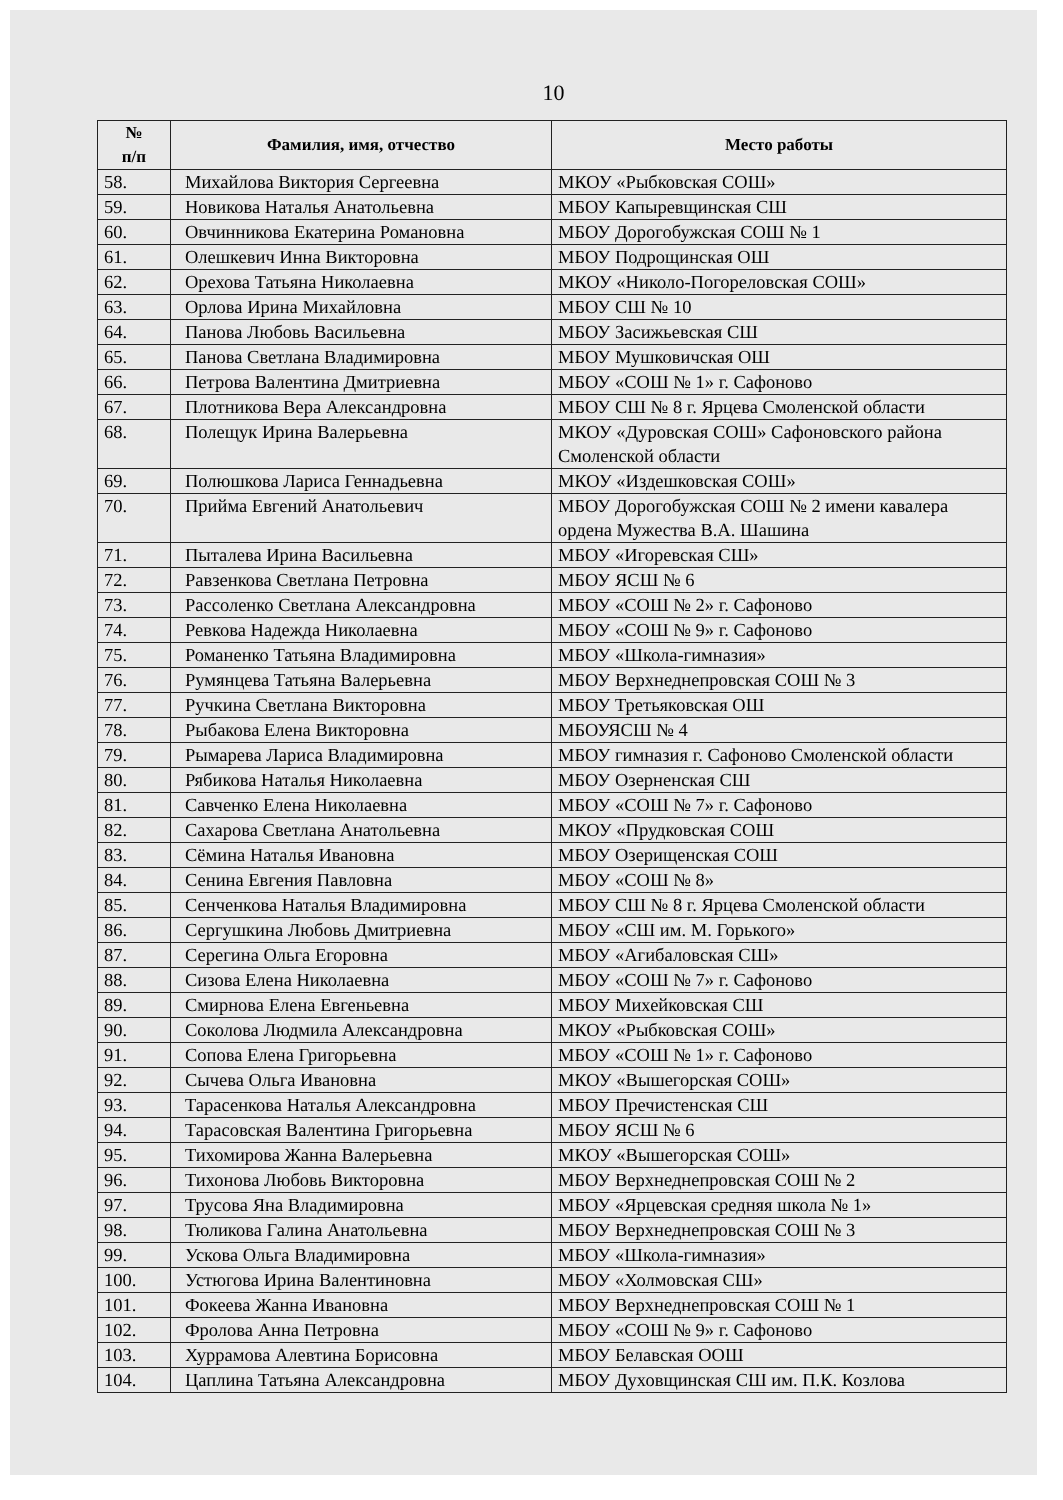10
| № п/п | Фамилия, имя, отчество | Место работы |
| --- | --- | --- |
| 58. | Михайлова Виктория Сергеевна | МКОУ «Рыбковская СОШ» |
| 59. | Новикова Наталья Анатольевна | МБОУ Капыревщинская СШ |
| 60. | Овчинникова Екатерина Романовна | МБОУ Дорогобужская СОШ № 1 |
| 61. | Олешкевич Инна Викторовна | МБОУ Подрощинская ОШ |
| 62. | Орехова Татьяна Николаевна | МКОУ «Николо-Погореловская СОШ» |
| 63. | Орлова Ирина Михайловна | МБОУ СШ № 10 |
| 64. | Панова Любовь Васильевна | МБОУ Засижьевская СШ |
| 65. | Панова Светлана Владимировна | МБОУ Мушковичская ОШ |
| 66. | Петрова Валентина Дмитриевна | МБОУ «СОШ № 1» г. Сафоново |
| 67. | Плотникова Вера Александровна | МБОУ СШ № 8 г. Ярцева Смоленской области |
| 68. | Полещук Ирина Валерьевна | МКОУ «Дуровская СОШ» Сафоновского района Смоленской области |
| 69. | Полюшкова Лариса Геннадьевна | МКОУ «Издешковская СОШ» |
| 70. | Прийма Евгений Анатольевич | МБОУ Дорогобужская СОШ № 2 имени кавалера ордена Мужества В.А. Шашина |
| 71. | Пыталева Ирина Васильевна | МБОУ «Игоревская СШ» |
| 72. | Равзенкова Светлана Петровна | МБОУ ЯСШ № 6 |
| 73. | Рассоленко Светлана Александровна | МБОУ «СОШ № 2» г. Сафоново |
| 74. | Ревкова Надежда Николаевна | МБОУ «СОШ № 9» г. Сафоново |
| 75. | Романенко Татьяна Владимировна | МБОУ «Школа-гимназия» |
| 76. | Румянцева Татьяна Валерьевна | МБОУ Верхнеднепровская СОШ № 3 |
| 77. | Ручкина Светлана Викторовна | МБОУ Третьяковская ОШ |
| 78. | Рыбакова Елена Викторовна | МБОУЯСШ № 4 |
| 79. | Рымарева Лариса Владимировна | МБОУ гимназия г. Сафоново Смоленской области |
| 80. | Рябикова Наталья Николаевна | МБОУ Озерненская СШ |
| 81. | Савченко Елена Николаевна | МБОУ «СОШ № 7» г. Сафоново |
| 82. | Сахарова Светлана Анатольевна | МКОУ «Прудковская СОШ |
| 83. | Сёмина Наталья Ивановна | МБОУ Озерищенская СОШ |
| 84. | Сенина Евгения Павловна | МБОУ «СОШ № 8» |
| 85. | Сенченкова Наталья Владимировна | МБОУ СШ № 8 г. Ярцева Смоленской области |
| 86. | Сергушкина Любовь Дмитриевна | МБОУ «СШ им. М. Горького» |
| 87. | Серегина Ольга Егоровна | МБОУ «Агибаловская СШ» |
| 88. | Сизова Елена Николаевна | МБОУ «СОШ № 7» г. Сафоново |
| 89. | Смирнова Елена Евгеньевна | МБОУ Михейковская СШ |
| 90. | Соколова Людмила Александровна | МКОУ «Рыбковская СОШ» |
| 91. | Сопова Елена Григорьевна | МБОУ «СОШ № 1» г. Сафоново |
| 92. | Сычева Ольга Ивановна | МКОУ «Вышегорская СОШ» |
| 93. | Тарасенкова Наталья Александровна | МБОУ Пречистенская СШ |
| 94. | Тарасовская Валентина Григорьевна | МБОУ ЯСШ № 6 |
| 95. | Тихомирова Жанна Валерьевна | МКОУ «Вышегорская СОШ» |
| 96. | Тихонова Любовь Викторовна | МБОУ Верхнеднепровская СОШ № 2 |
| 97. | Трусова Яна Владимировна | МБОУ «Ярцевская средняя школа № 1» |
| 98. | Тюликова Галина Анатольевна | МБОУ Верхнеднепровская СОШ № 3 |
| 99. | Ускова Ольга Владимировна | МБОУ «Школа-гимназия» |
| 100. | Устюгова Ирина Валентиновна | МБОУ «Холмовская СШ» |
| 101. | Фокеева Жанна Ивановна | МБОУ Верхнеднепровская СОШ № 1 |
| 102. | Фролова Анна Петровна | МБОУ «СОШ № 9» г. Сафоново |
| 103. | Хуррамова Алевтина Борисовна | МБОУ Белавская ООШ |
| 104. | Цаплина Татьяна Александровна | МБОУ Духовщинская СШ им. П.К. Козлова |